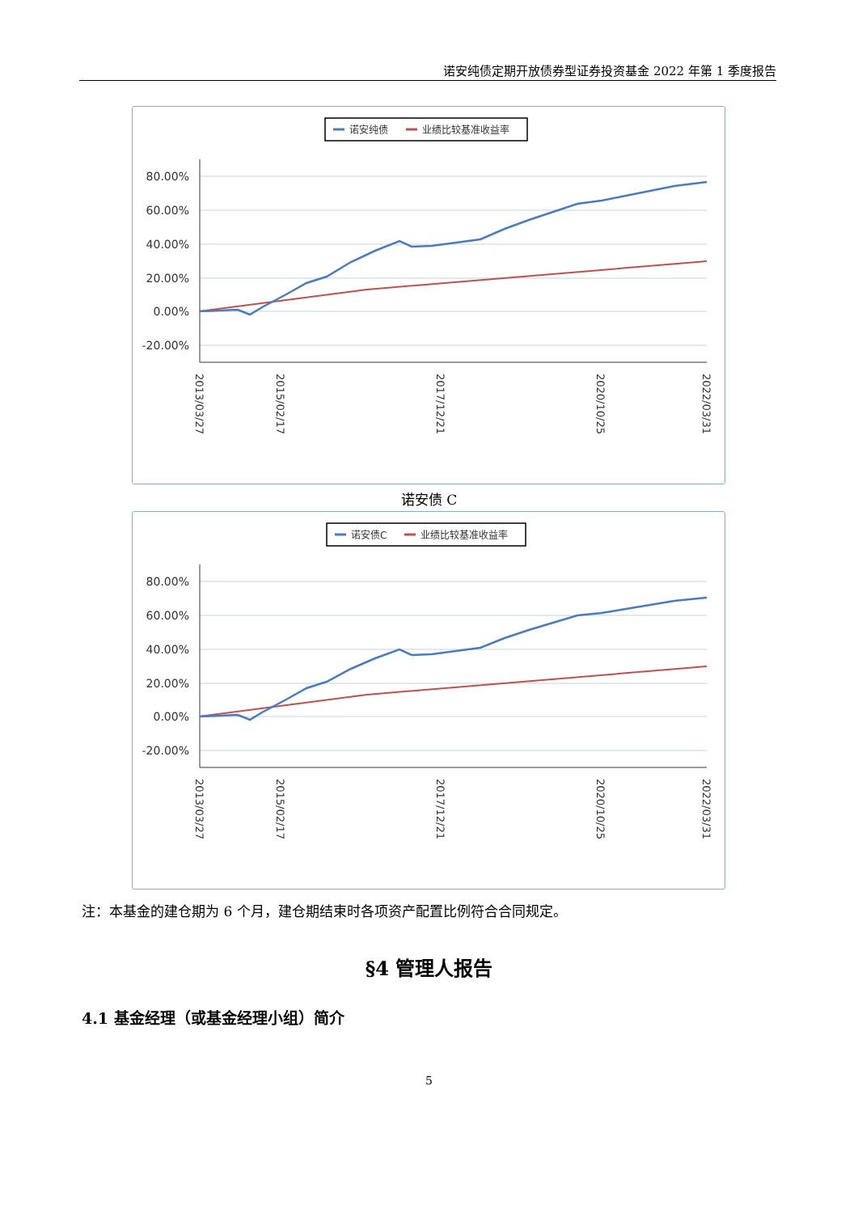诺安纯债定期开放债券型证券投资基金 2022 年第 1 季度报告
诺安纯债
业绩比较基准收益率
80.00%
60.00%
40.00%
20.00%
0.00%
-20.00%
2013/03/27
2015/02/17
2017/12/21
2020/10/25
2022/03/31
诺安债 C
诺安债C
业绩比较基准收益率
80.00%
60.00%
40.00%
20.00%
0.00%
-20.00%
2013/03/27
2015/02/17
2017/12/21
2020/10/25
2022/03/31
注：本基金的建仓期为 6 个月，建仓期结束时各项资产配置比例符合合同规定。
§4 管理人报告
4.1 基金经理（或基金经理小组）简介
5